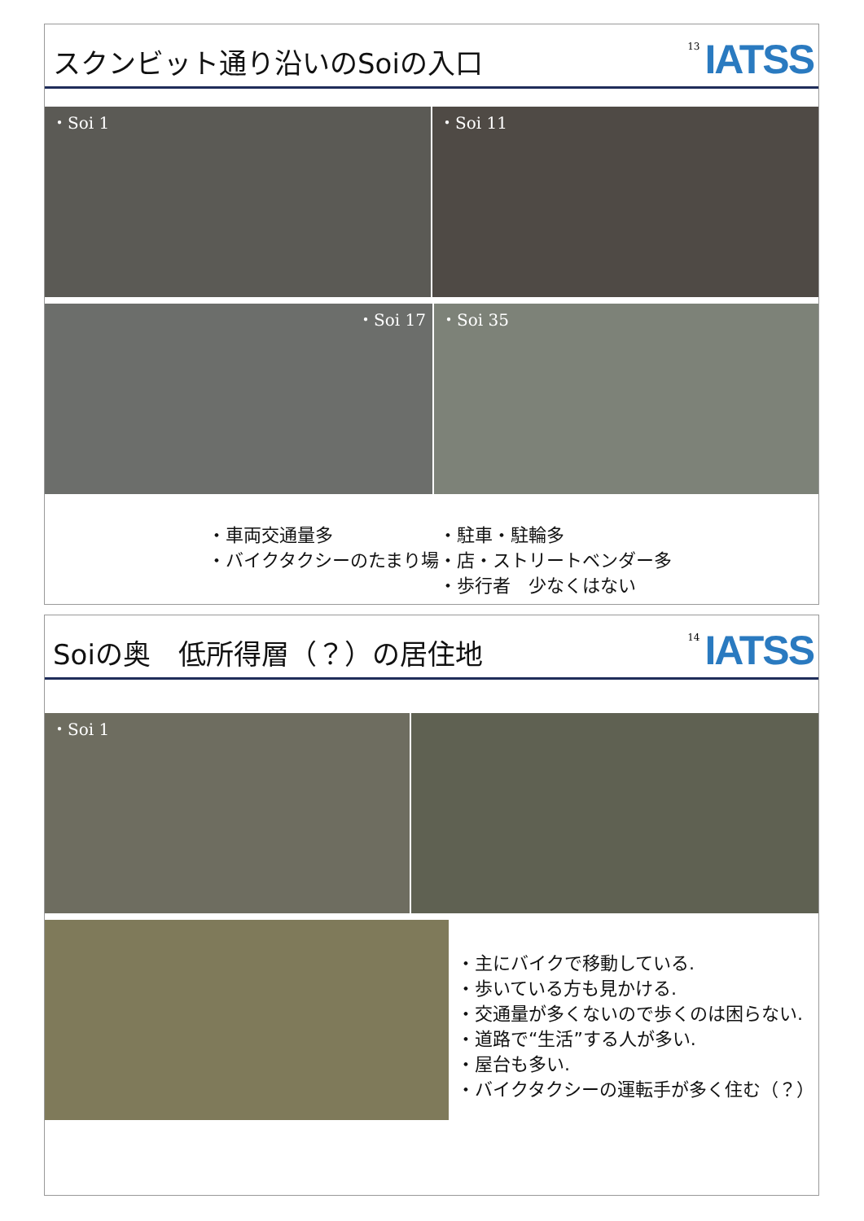スクンビット通り沿いのSoiの入口
13 IATSS
・Soi 1 ・Soi 11
・Soi 17 ・Soi 35
・車両交通量多
・バイクタクシーのたまり場
・駐車・駐輪多
・店・ストリートベンダー多
・歩行者　少なくはない
Soiの奥　低所得層（？）の居住地
14 IATSS
・Soi 1
・主にバイクで移動している.
・歩いている方も見かける.
・交通量が多くないので歩くのは困らない.
・道路で“生活”する人が多い.
・屋台も多い.
・バイクタクシーの運転手が多く住む（？）